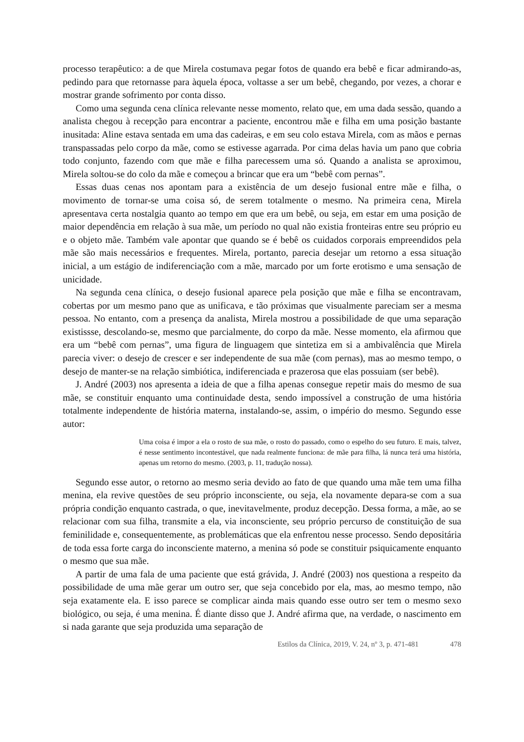processo terapêutico: a de que Mirela costumava pegar fotos de quando era bebê e ficar admirando-as, pedindo para que retornasse para àquela época, voltasse a ser um bebê, chegando, por vezes, a chorar e mostrar grande sofrimento por conta disso.
Como uma segunda cena clínica relevante nesse momento, relato que, em uma dada sessão, quando a analista chegou à recepção para encontrar a paciente, encontrou mãe e filha em uma posição bastante inusitada: Aline estava sentada em uma das cadeiras, e em seu colo estava Mirela, com as mãos e pernas transpassadas pelo corpo da mãe, como se estivesse agarrada. Por cima delas havia um pano que cobria todo conjunto, fazendo com que mãe e filha parecessem uma só. Quando a analista se aproximou, Mirela soltou-se do colo da mãe e começou a brincar que era um “bebê com pernas”.
Essas duas cenas nos apontam para a existência de um desejo fusional entre mãe e filha, o movimento de tornar-se uma coisa só, de serem totalmente o mesmo. Na primeira cena, Mirela apresentava certa nostalgia quanto ao tempo em que era um bebê, ou seja, em estar em uma posição de maior dependência em relação à sua mãe, um período no qual não existia fronteiras entre seu próprio eu e o objeto mãe. Também vale apontar que quando se é bebê os cuidados corporais empreendidos pela mãe são mais necessários e frequentes. Mirela, portanto, parecia desejar um retorno a essa situação inicial, a um estágio de indiferenciação com a mãe, marcado por um forte erotismo e uma sensação de unicidade.
Na segunda cena clínica, o desejo fusional aparece pela posição que mãe e filha se encontravam, cobertas por um mesmo pano que as unificava, e tão próximas que visualmente pareciam ser a mesma pessoa. No entanto, com a presença da analista, Mirela mostrou a possibilidade de que uma separação existissse, descolando-se, mesmo que parcialmente, do corpo da mãe. Nesse momento, ela afirmou que era um “bebê com pernas”, uma figura de linguagem que sintetiza em si a ambivalência que Mirela parecia viver: o desejo de crescer e ser independente de sua mãe (com pernas), mas ao mesmo tempo, o desejo de manter-se na relação simbiótica, indiferenciada e prazerosa que elas possuiam (ser bebê).
J. André (2003) nos apresenta a ideia de que a filha apenas consegue repetir mais do mesmo de sua mãe, se constituir enquanto uma continuidade desta, sendo impossível a construção de uma história totalmente independente de história materna, instalando-se, assim, o império do mesmo. Segundo esse autor:
Uma coisa é impor a ela o rosto de sua mãe, o rosto do passado, como o espelho do seu futuro. E mais, talvez, é nesse sentimento incontestável, que nada realmente funciona: de mãe para filha, lá nunca terá uma história, apenas um retorno do mesmo. (2003, p. 11, tradução nossa).
Segundo esse autor, o retorno ao mesmo seria devido ao fato de que quando uma mãe tem uma filha menina, ela revive questões de seu próprio inconsciente, ou seja, ela novamente depara-se com a sua própria condição enquanto castrada, o que, inevitavelmente, produz decepção. Dessa forma, a mãe, ao se relacionar com sua filha, transmite a ela, via inconsciente, seu próprio percurso de constituição de sua feminilidade e, consequentemente, as problemáticas que ela enfrentou nesse processo. Sendo depositária de toda essa forte carga do inconsciente materno, a menina só pode se constituir psiquicamente enquanto o mesmo que sua mãe.
A partir de uma fala de uma paciente que está grávida, J. André (2003) nos questiona a respeito da possibilidade de uma mãe gerar um outro ser, que seja concebido por ela, mas, ao mesmo tempo, não seja exatamente ela. E isso parece se complicar ainda mais quando esse outro ser tem o mesmo sexo biológico, ou seja, é uma menina. É diante disso que J. André afirma que, na verdade, o nascimento em si nada garante que seja produzida uma separação de
Estilos da Clínica, 2019, V. 24, nº 3, p. 471-481 478